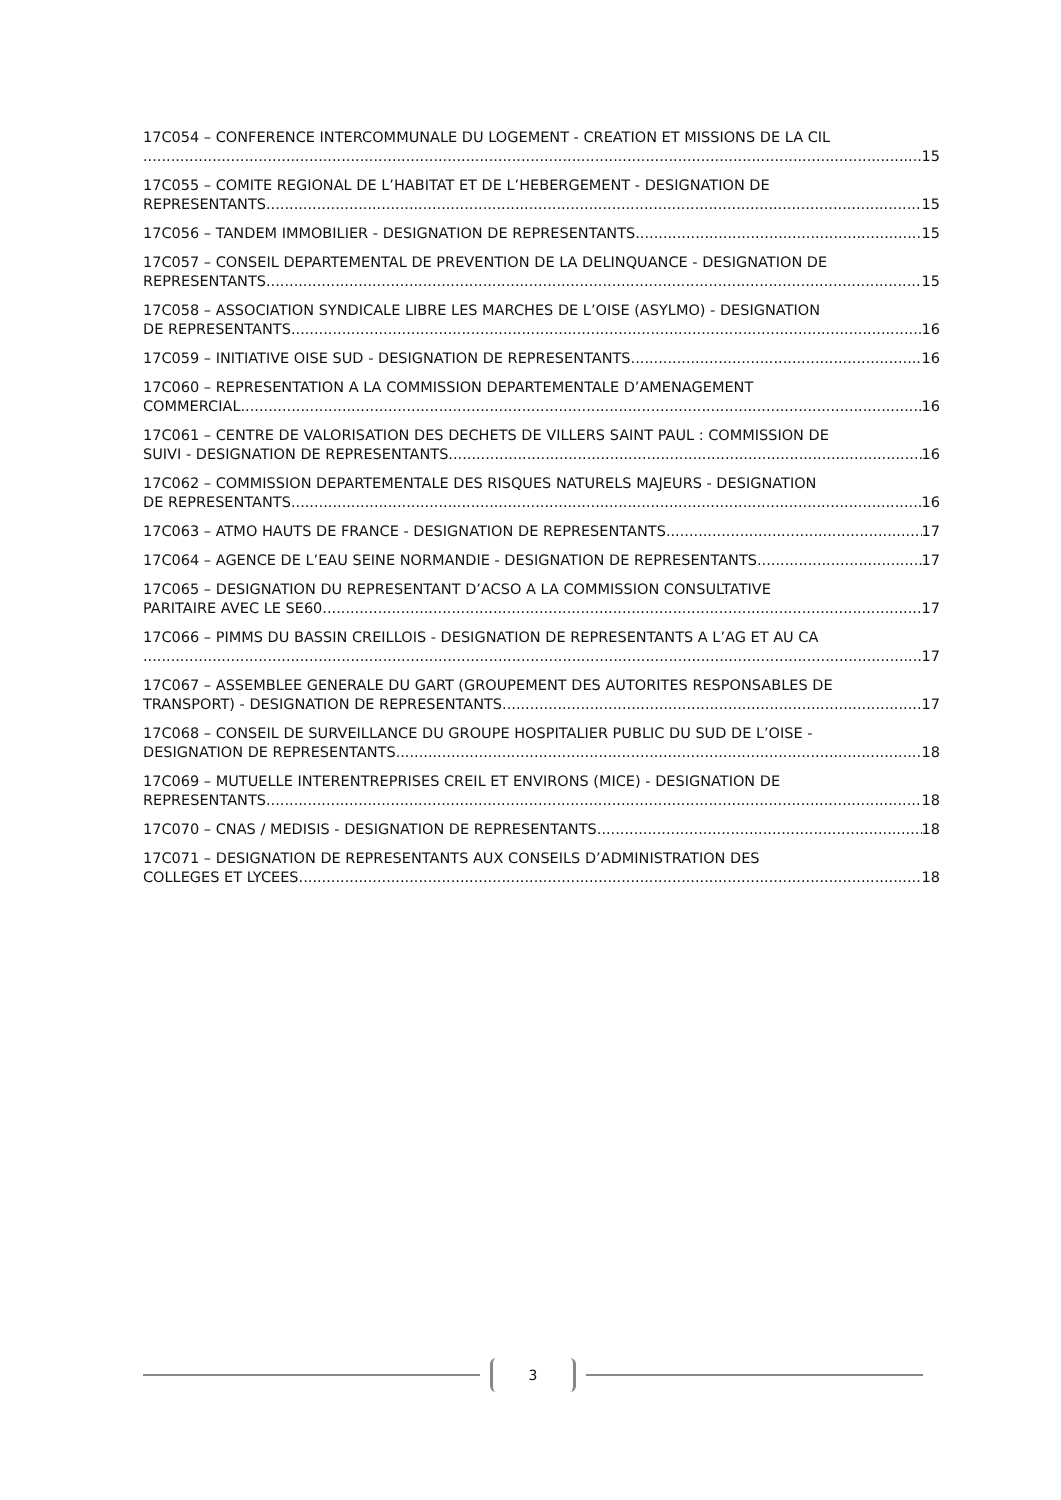17C054 – CONFERENCE INTERCOMMUNALE DU LOGEMENT - CREATION ET MISSIONS DE LA CIL
15
17C055 – COMITE REGIONAL DE L’HABITAT ET DE L’HEBERGEMENT - DESIGNATION DE
REPRESENTANTS 15
17C056 – TANDEM IMMOBILIER - DESIGNATION DE REPRESENTANTS 15
17C057 – CONSEIL DEPARTEMENTAL DE PREVENTION DE LA DELINQUANCE - DESIGNATION DE
REPRESENTANTS 15
17C058 – ASSOCIATION SYNDICALE LIBRE LES MARCHES DE L’OISE (ASYLMO) - DESIGNATION
DE REPRESENTANTS 16
17C059 – INITIATIVE OISE SUD - DESIGNATION DE REPRESENTANTS 16
17C060 – REPRESENTATION A LA COMMISSION DEPARTEMENTALE D’AMENAGEMENT
COMMERCIAL 16
17C061 – CENTRE DE VALORISATION DES DECHETS DE VILLERS SAINT PAUL : COMMISSION DE
SUIVI - DESIGNATION DE REPRESENTANTS 16
17C062 – COMMISSION DEPARTEMENTALE DES RISQUES NATURELS MAJEURS - DESIGNATION
DE REPRESENTANTS 16
17C063 – ATMO HAUTS DE FRANCE - DESIGNATION DE REPRESENTANTS 17
17C064 – AGENCE DE L’EAU SEINE NORMANDIE - DESIGNATION DE REPRESENTANTS 17
17C065 – DESIGNATION DU REPRESENTANT D’ACSO A LA COMMISSION CONSULTATIVE
PARITAIRE AVEC LE SE60 17
17C066 – PIMMS DU BASSIN CREILLOIS - DESIGNATION DE REPRESENTANTS A L’AG ET AU CA
17
17C067 – ASSEMBLEE GENERALE DU GART (GROUPEMENT DES AUTORITES RESPONSABLES DE
TRANSPORT) - DESIGNATION DE REPRESENTANTS 17
17C068 – CONSEIL DE SURVEILLANCE DU GROUPE HOSPITALIER PUBLIC DU SUD DE L’OISE -
DESIGNATION DE REPRESENTANTS 18
17C069 – MUTUELLE INTERENTREPRISES CREIL ET ENVIRONS (MICE) - DESIGNATION DE
REPRESENTANTS 18
17C070 – CNAS / MEDISIS - DESIGNATION DE REPRESENTANTS 18
17C071 – DESIGNATION DE REPRESENTANTS AUX CONSEILS D’ADMINISTRATION DES
COLLEGES ET LYCEES 18
3